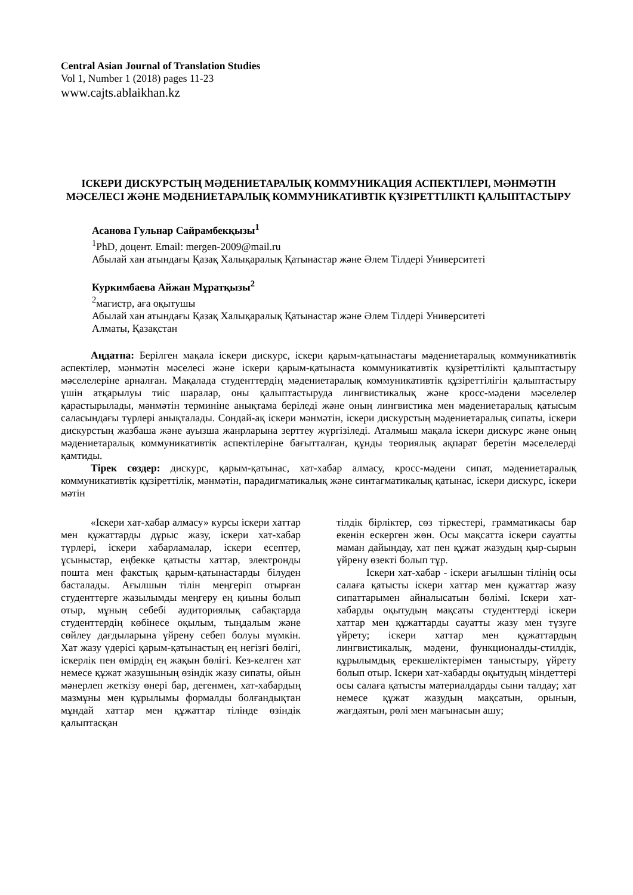Central Asian Journal of Translation Studies
Vol 1, Number 1 (2018) pages 11-23
www.cajts.ablaikhan.kz
ІСКЕРИ ДИСКУРСТЫҢ МӘДЕНИЕТАРАЛЫҚ КОММУНИКАЦИЯ АСПЕКТІЛЕРІ, МӘНМӘТІН МӘСЕЛЕСІ ЖӘНЕ МӘДЕНИЕТАРАЛЫҚ КОММУНИКАТИВТІК ҚҰЗІРЕТТІЛІКТІ ҚАЛЫПТАСТЫРУ
Асанова Гульнар Сайрамбекқызы<sup>1</sup>
<sup>1</sup> PhD, доцент. Email: mergen-2009@mail.ru
Абылай хан атындағы Қазақ Халықаралық Қатынастар және Әлем Тілдері Университеті
Куркимбаева Айжан Мұратқызы<sup>2</sup>
<sup>2</sup> магистр, аға оқытушы
Абылай хан атындағы Қазақ Халықаралық Қатынастар және Әлем Тілдері Университеті
Алматы, Қазақстан
Аңдатпа: Берілген мақала іскери дискурс, іскери қарым-қатынастағы мәдениетаралық коммуникативтік аспектілер, мәнмәтін мәселесі және іскери қарым-қатынаста коммуникативтік құзіреттілікті қалыптастыру мәселелеріне арналған. Мақалада студенттердің мәдениетаралық коммуникативтік құзіреттілігін қалыптастыру үшін атқарылуы тиіс шаралар, оны қалыптастыруда лингвистикалық және кросс-мәдени мәселелер қарастырылады, мәнмәтін терминіне анықтама беріледі және оның лингвистика мен мәдениетаралық қатысым саласындағы түрлері анықталады. Сондай-ақ іскери мәнмәтін, іскери дискурстың мәдениетаралық сипаты, іскери дискурстың жазбаша және ауызша жанрларына зерттеу жүргізіледі. Аталмыш мақала іскери дискурс және оның мәдениетаралық коммуникативтік аспектілеріне бағытталған, құнды теориялық ақпарат беретін мәселелерді қамтиды.
Тірек сөздер: дискурс, қарым-қатынас, хат-хабар алмасу, кросс-мәдени сипат, мәдениетаралық коммуникативтік құзіреттілік, мәнмәтін, парадигматикалық және синтагматикалық қатынас, іскери дискурс, іскери мәтін
«Іскери хат-хабар алмасу» курсы іскери хаттар мен құжаттарды дұрыс жазу, іскери хат-хабар түрлері, іскери хабарламалар, іскери есептер, ұсыныстар, еңбекке қатысты хаттар, электронды пошта мен факстық қарым-қатынастарды білуден басталады. Ағылшын тілін меңгеріп отырған студенттерге жазылымды меңгеру ең қиыны болып отыр, мұның себебі аудиториялық сабақтарда студенттердің көбінесе оқылым, тыңдалым және сөйлеу дағдыларына үйрену себеп болуы мүмкін. Хат жазу үдерісі қарым-қатынастың ең негізгі бөлігі, іскерлік пен өмірдің ең жақын бөлігі. Кез-келген хат немесе құжат жазушының өзіндік жазу сипаты, ойын мәнерлеп жеткізу өнері бар, дегенмен, хат-хабардың мазмұны мен құрылымы формалды болғандықтан мұндай хаттар мен құжаттар тілінде өзіндік қалыптасқан
тілдік бірліктер, сөз тіркестері, грамматикасы бар екенін ескерген жөн. Осы мақсатта іскери сауатты маман дайындау, хат пен құжат жазудың қыр-сырын үйрену өзекті болып тұр.
Іскери хат-хабар - іскери ағылшын тілінің осы салаға қатысты іскери хаттар мен құжаттар жазу сипаттарымен айналысатын бөлімі. Іскери хат-хабарды оқытудың мақсаты студенттерді іскери хаттар мен құжаттарды сауатты жазу мен түзуге үйрету; іскери хаттар мен құжаттардың лингвистикалық, мәдени, функционалды-стилдік, құрылымдық ерекшеліктерімен таныстыру, үйрету болып отыр. Іскери хат-хабарды оқытудың міндеттері осы салаға қатысты материалдарды сыни талдау; хат немесе құжат жазудың мақсатын, орынын, жағдаятын, рөлі мен мағынасын ашу;